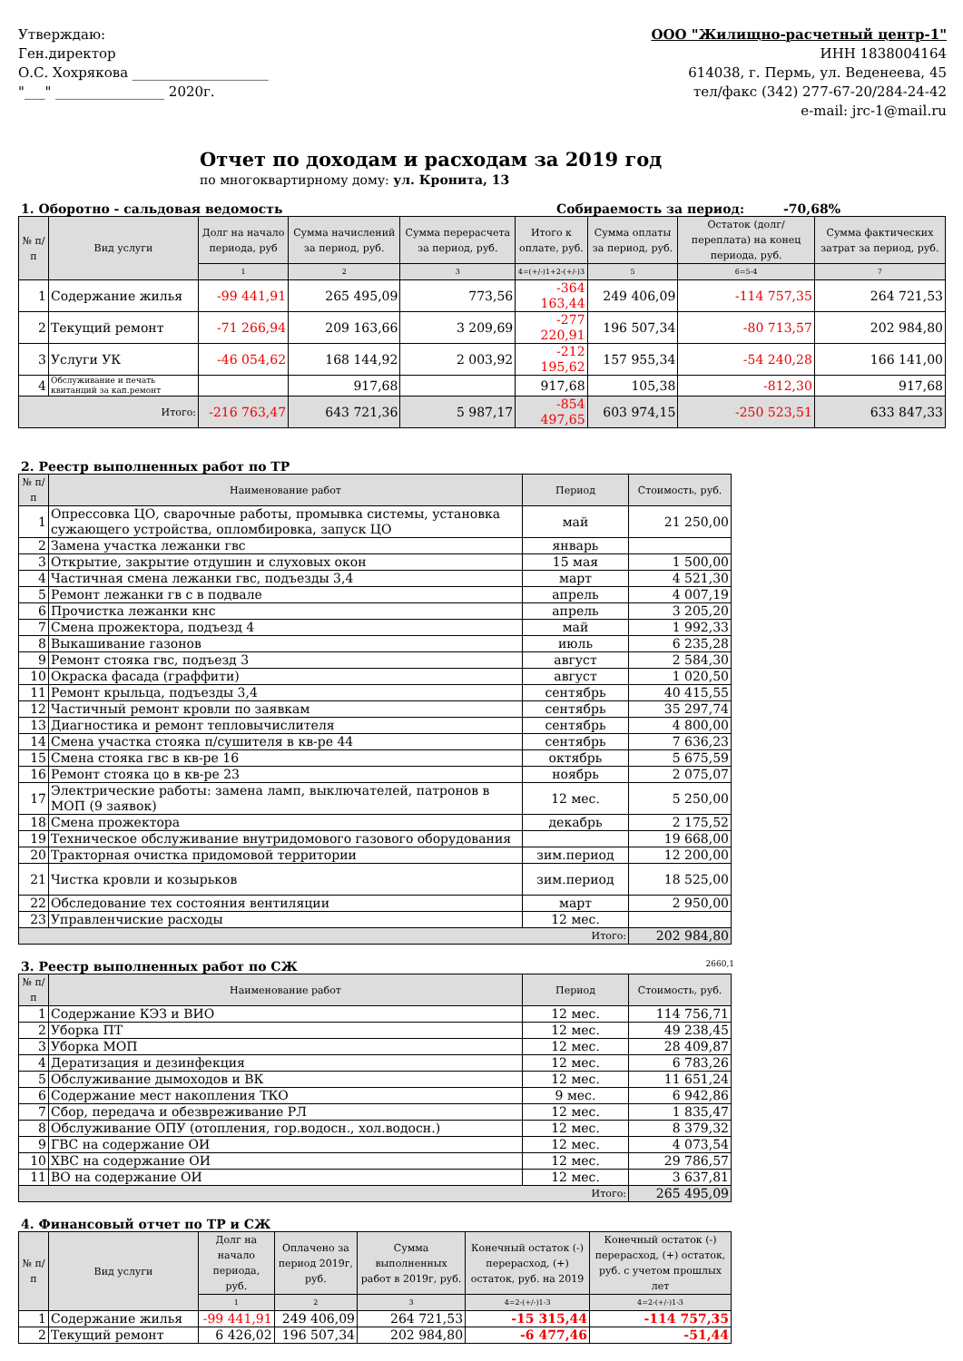Утверждаю:
Ген.директор
О.С. Хохрякова ____________________
"___" ________________ 2020г.
ООО "Жилищно-расчетный центр-1"
ИНН 1838004164
614038, г. Пермь, ул. Веденеева, 45
тел/факс (342) 277-67-20/284-24-42
e-mail: jrc-1@mail.ru
Отчет по доходам и расходам за 2019 год
по многоквартирному дому: ул. Кронита, 13
1. Оборотно - сальдовая ведомость Собираемость за период: -70,68%
| № п/п | Вид услуги | Долг на начало периода, руб | Сумма начислений за период, руб. | Сумма перерасчета за период, руб. | Итого к оплате, руб. | Сумма оплаты за период, руб. | Остаток (долг/переплата) на конец периода, руб. | Сумма фактических затрат за период, руб. |
| --- | --- | --- | --- | --- | --- | --- | --- | --- |
| | | 1 | 2 | 3 | 4=(+/-)1+2-(+/-)3 | 5 | 6=5-4 | 7 |
| 1 | Содержание жилья | -99 441,91 | 265 495,09 | 773,56 | -364 163,44 | 249 406,09 | -114 757,35 | 264 721,53 |
| 2 | Текущий ремонт | -71 266,94 | 209 163,66 | 3 209,69 | -277 220,91 | 196 507,34 | -80 713,57 | 202 984,80 |
| 3 | Услуги УК | -46 054,62 | 168 144,92 | 2 003,92 | -212 195,62 | 157 955,34 | -54 240,28 | 166 141,00 |
| 4 | Обслуживание и печать квитанций за кап.ремонт | | 917,68 | | 917,68 | 105,38 | -812,30 | 917,68 |
| Итого: | | -216 763,47 | 643 721,36 | 5 987,17 | -854 497,65 | 603 974,15 | -250 523,51 | 633 847,33 |
2. Реестр выполненных работ по ТР
| № п/п | Наименование работ | Период | Стоимость, руб. |
| --- | --- | --- | --- |
| 1 | Опрессовка ЦО, сварочные работы, промывка системы, установка сужающего устройства, опломбировка, запуск ЦО | май | 21 250,00 |
| 2 | Замена участка лежанки гвс | январь | |
| 3 | Открытие, закрытие отдушин и слуховых окон | 15 мая | 1 500,00 |
| 4 | Частичная смена лежанки гвс, подъезды 3,4 | март | 4 521,30 |
| 5 | Ремонт лежанки гв с в подвале | апрель | 4 007,19 |
| 6 | Прочистка лежанки кнс | апрель | 3 205,20 |
| 7 | Смена прожектора, подъезд 4 | май | 1 992,33 |
| 8 | Выкашивание газонов | июль | 6 235,28 |
| 9 | Ремонт стояка гвс, подъезд 3 | август | 2 584,30 |
| 10 | Окраска фасада (граффити) | август | 1 020,50 |
| 11 | Ремонт крыльца, подъезды 3,4 | сентябрь | 40 415,55 |
| 12 | Частичный ремонт кровли по заявкам | сентябрь | 35 297,74 |
| 13 | Диагностика и ремонт тепловычислителя | сентябрь | 4 800,00 |
| 14 | Смена участка стояка п/сушителя в кв-ре 44 | сентябрь | 7 636,23 |
| 15 | Смена стояка гвс в кв-ре 16 | октябрь | 5 675,59 |
| 16 | Ремонт стояка цо в кв-ре 23 | ноябрь | 2 075,07 |
| 17 | Электрические работы: замена ламп, выключателей, патронов в МОП (9 заявок) | 12 мес. | 5 250,00 |
| 18 | Смена прожектора | декабрь | 2 175,52 |
| 19 | Техническое обслуживание внутридомового газового оборудования | | 19 668,00 |
| 20 | Тракторная очистка придомовой территории | зим.период | 12 200,00 |
| 21 | Чистка кровли и козырьков | зим.период | 18 525,00 |
| 22 | Обследование тех состояния вентиляции | март | 2 950,00 |
| 23 | Управленчиские расходы | 12 мес. | |
| Итого: | | | 202 984,80 |
3. Реестр выполненных работ по СЖ 2660,1
| № п/п | Наименование работ | Период | Стоимость, руб. |
| --- | --- | --- | --- |
| 1 | Содержание КЭЗ и ВИО | 12 мес. | 114 756,71 |
| 2 | Уборка ПТ | 12 мес. | 49 238,45 |
| 3 | Уборка МОП | 12 мес. | 28 409,87 |
| 4 | Дератизация и дезинфекция | 12 мес. | 6 783,26 |
| 5 | Обслуживание дымоходов и ВК | 12 мес. | 11 651,24 |
| 6 | Содержание мест накопления ТКО | 9 мес. | 6 942,86 |
| 7 | Сбор, передача и обезвреживание РЛ | 12 мес. | 1 835,47 |
| 8 | Обслуживание ОПУ (отопления, гор.водосн., хол.водосн.) | 12 мес. | 8 379,32 |
| 9 | ГВС на содержание ОИ | 12 мес. | 4 073,54 |
| 10 | ХВС на содержание ОИ | 12 мес. | 29 786,57 |
| 11 | ВО на содержание ОИ | 12 мес. | 3 637,81 |
| Итого: | | | 265 495,09 |
4. Финансовый отчет по ТР и СЖ
| № п/п | Вид услуги | Долг на начало периода, руб. | Оплачено за период 2019г, руб. | Сумма выполненных работ в 2019г, руб. | Конечный остаток (-) перерасход, (+) остаток, руб. на 2019 | Конечный остаток (-) перерасход, (+) остаток, руб. с учетом прошлых лет |
| --- | --- | --- | --- | --- | --- | --- |
| | | 1 | 2 | 3 | 4=2-(+/-)1-3 | 4=2-(+/-)1-3 |
| 1 | Содержание жилья | -99 441,91 | 249 406,09 | 264 721,53 | -15 315,44 | -114 757,35 |
| 2 | Текущий ремонт | 6 426,02 | 196 507,34 | 202 984,80 | -6 477,46 | -51,44 |